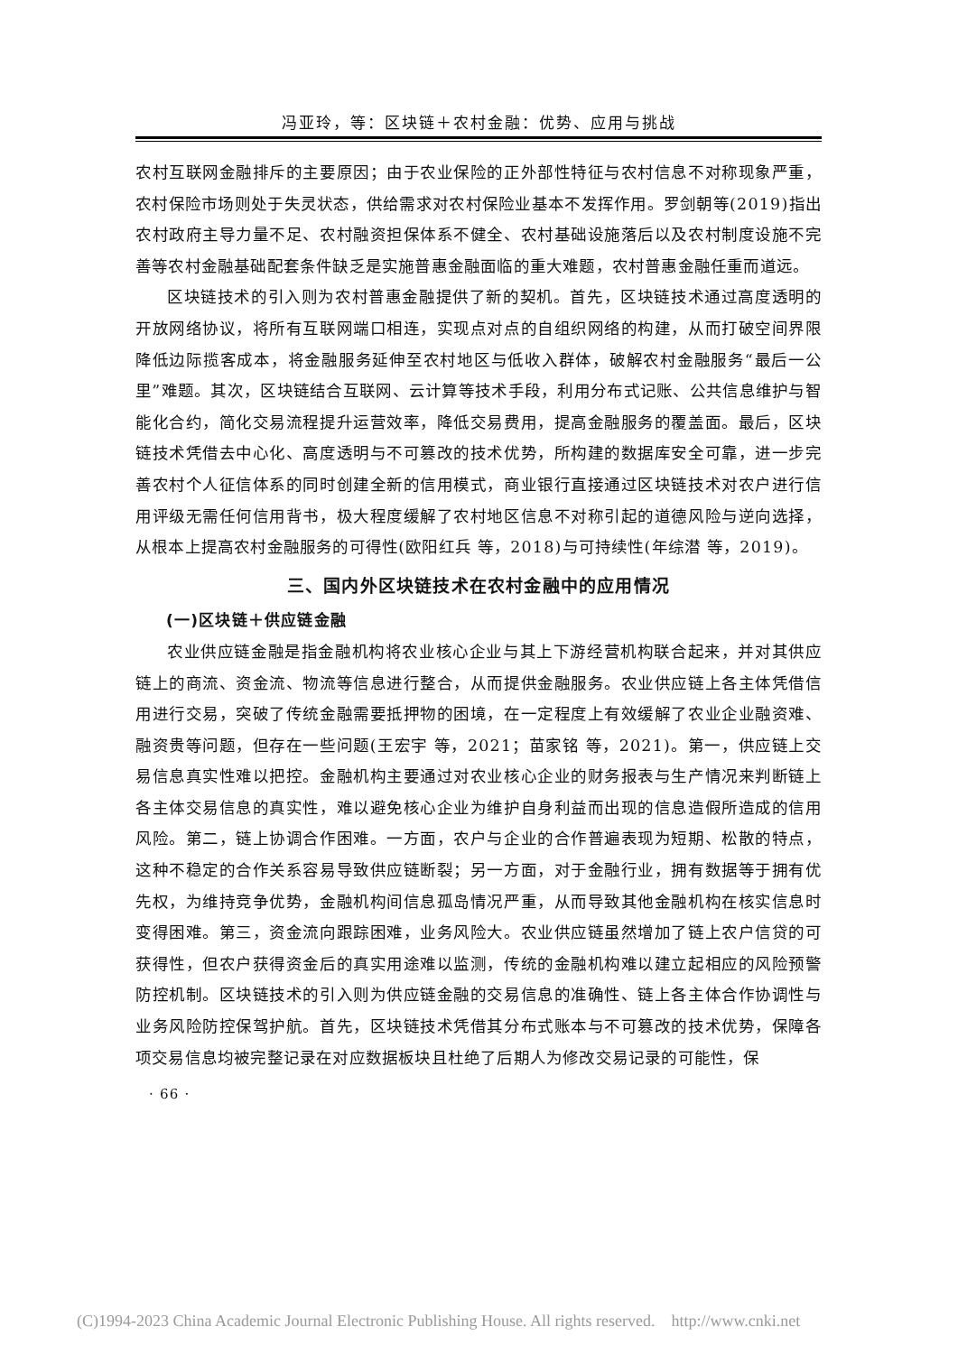冯亚玲，等：区块链＋农村金融：优势、应用与挑战
农村互联网金融排斥的主要原因；由于农业保险的正外部性特征与农村信息不对称现象严重，农村保险市场则处于失灵状态，供给需求对农村保险业基本不发挥作用。罗剑朝等(2019)指出农村政府主导力量不足、农村融资担保体系不健全、农村基础设施落后以及农村制度设施不完善等农村金融基础配套条件缺乏是实施普惠金融面临的重大难题，农村普惠金融任重而道远。
区块链技术的引入则为农村普惠金融提供了新的契机。首先，区块链技术通过高度透明的开放网络协议，将所有互联网端口相连，实现点对点的自组织网络的构建，从而打破空间界限降低边际揽客成本，将金融服务延伸至农村地区与低收入群体，破解农村金融服务“最后一公里”难题。其次，区块链结合互联网、云计算等技术手段，利用分布式记账、公共信息维护与智能化合约，简化交易流程提升运营效率，降低交易费用，提高金融服务的覆盖面。最后，区块链技术凭借去中心化、高度透明与不可篡改的技术优势，所构建的数据库安全可靠，进一步完善农村个人征信体系的同时创建全新的信用模式，商业银行直接通过区块链技术对农户进行信用评级无需任何信用背书，极大程度缓解了农村地区信息不对称引起的道德风险与逆向选择，从根本上提高农村金融服务的可得性(欧阳红兵 等，2018)与可持续性(年综潜 等，2019)。
三、国内外区块链技术在农村金融中的应用情况
(一)区块链＋供应链金融
农业供应链金融是指金融机构将农业核心企业与其上下游经营机构联合起来，并对其供应链上的商流、资金流、物流等信息进行整合，从而提供金融服务。农业供应链上各主体凭借信用进行交易，突破了传统金融需要抵押物的困境，在一定程度上有效缓解了农业企业融资难、融资贵等问题，但存在一些问题(王宏宇 等，2021；苗家铭 等，2021)。第一，供应链上交易信息真实性难以把控。金融机构主要通过对农业核心企业的财务报表与生产情况来判断链上各主体交易信息的真实性，难以避免核心企业为维护自身利益而出现的信息造假所造成的信用风险。第二，链上协调合作困难。一方面，农户与企业的合作普遍表现为短期、松散的特点，这种不稳定的合作关系容易导致供应链断裂；另一方面，对于金融行业，拥有数据等于拥有优先权，为维持竞争优势，金融机构间信息孤岛情况严重，从而导致其他金融机构在核实信息时变得困难。第三，资金流向跟踪困难，业务风险大。农业供应链虽然增加了链上农户信贷的可获得性，但农户获得资金后的真实用途难以监测，传统的金融机构难以建立起相应的风险预警防控机制。区块链技术的引入则为供应链金融的交易信息的准确性、链上各主体合作协调性与业务风险防控保驾护航。首先，区块链技术凭借其分布式账本与不可篡改的技术优势，保障各项交易信息均被完整记录在对应数据板块且杜绝了后期人为修改交易记录的可能性，保
· 66 ·
(C)1994-2023 China Academic Journal Electronic Publishing House. All rights reserved. http://www.cnki.net